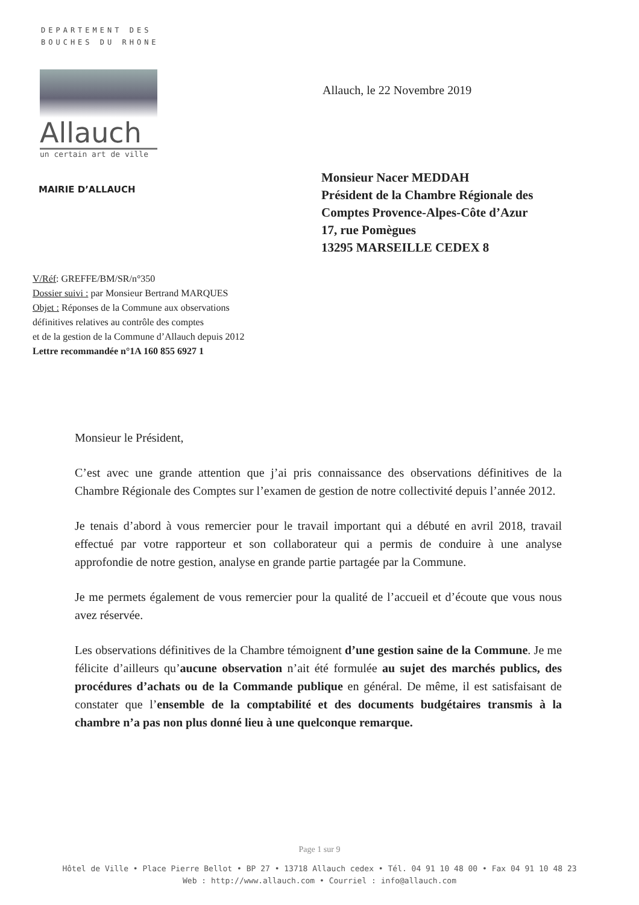DEPARTEMENT DES
BOUCHES DU RHONE
Allauch
un certain art de ville
MAIRIE D’ALLAUCH
Allauch, le 22 Novembre 2019
Monsieur Nacer MEDDAH
Président de la Chambre Régionale des
Comptes Provence-Alpes-Côte d’Azur
17, rue Pomègues
13295 MARSEILLE CEDEX 8
V/Réf: GREFFE/BM/SR/n°350
Dossier suivi : par Monsieur Bertrand MARQUES
Objet : Réponses de la Commune aux observations
définitives relatives au contrôle des comptes
et de la gestion de la Commune d’Allauch depuis 2012
Lettre recommandée n°1A 160 855 6927 1
Monsieur le Président,
C’est avec une grande attention que j’ai pris connaissance des observations définitives de la Chambre Régionale des Comptes sur l’examen de gestion de notre collectivité depuis l’année 2012.
Je tenais d’abord à vous remercier pour le travail important qui a débuté en avril 2018, travail effectué par votre rapporteur et son collaborateur qui a permis de conduire à une analyse approfondie de notre gestion, analyse en grande partie partagée par la Commune.
Je me permets également de vous remercier pour la qualité de l’accueil et d’écoute que vous nous avez réservée.
Les observations définitives de la Chambre témoignent d’une gestion saine de la Commune. Je me félicite d’ailleurs qu’aucune observation n’ait été formulée au sujet des marchés publics, des procédures d’achats ou de la Commande publique en général. De même, il est satisfaisant de constater que l’ensemble de la comptabilité et des documents budgétaires transmis à la chambre n’a pas non plus donné lieu à une quelconque remarque.
Page 1 sur 9
Hôtel de Ville • Place Pierre Bellot • BP 27 • 13718 Allauch cedex • Tél. 04 91 10 48 00 • Fax 04 91 10 48 23
Web : http://www.allauch.com • Courriel : info@allauch.com